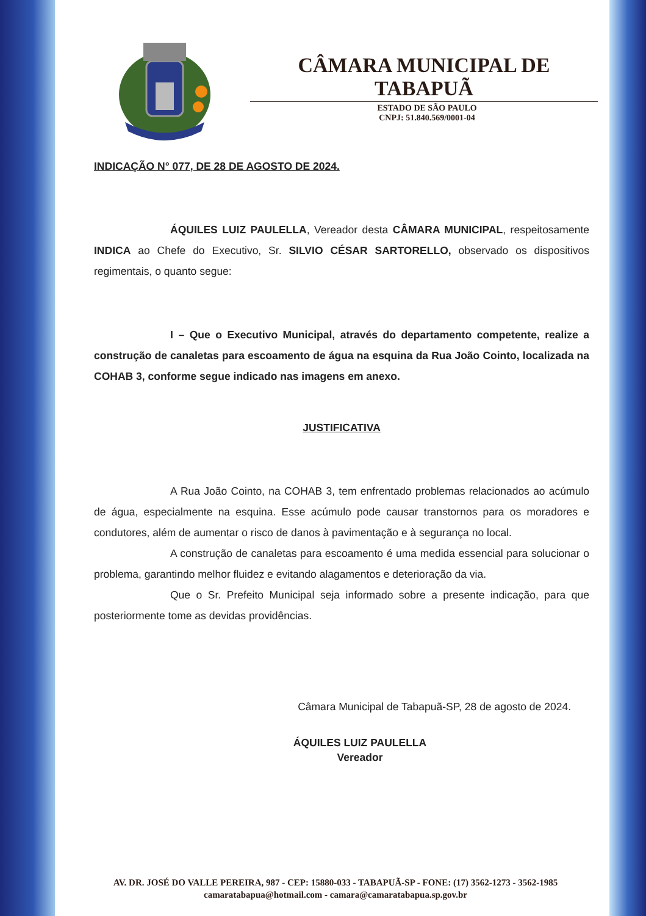CÂMARA MUNICIPAL DE TABAPUÃ
ESTADO DE SÃO PAULO
CNPJ: 51.840.569/0001-04
INDICAÇÃO N° 077, DE 28 DE AGOSTO DE 2024.
ÁQUILES LUIZ PAULELLA, Vereador desta CÂMARA MUNICIPAL, respeitosamente INDICA ao Chefe do Executivo, Sr. SILVIO CÉSAR SARTORELLO, observado os dispositivos regimentais, o quanto segue:
I – Que o Executivo Municipal, através do departamento competente, realize a construção de canaletas para escoamento de água na esquina da Rua João Cointo, localizada na COHAB 3, conforme segue indicado nas imagens em anexo.
JUSTIFICATIVA
A Rua João Cointo, na COHAB 3, tem enfrentado problemas relacionados ao acúmulo de água, especialmente na esquina. Esse acúmulo pode causar transtornos para os moradores e condutores, além de aumentar o risco de danos à pavimentação e à segurança no local.
A construção de canaletas para escoamento é uma medida essencial para solucionar o problema, garantindo melhor fluidez e evitando alagamentos e deterioração da via.
Que o Sr. Prefeito Municipal seja informado sobre a presente indicação, para que posteriormente tome as devidas providências.
Câmara Municipal de Tabapuã-SP, 28 de agosto de 2024.
ÁQUILES LUIZ PAULELLA
Vereador
AV. DR. JOSÉ DO VALLE PEREIRA, 987 - CEP: 15880-033 - TABAPUÃ-SP - FONE: (17) 3562-1273 - 3562-1985
camaratabapua@hotmail.com - camara@camaratabapua.sp.gov.br